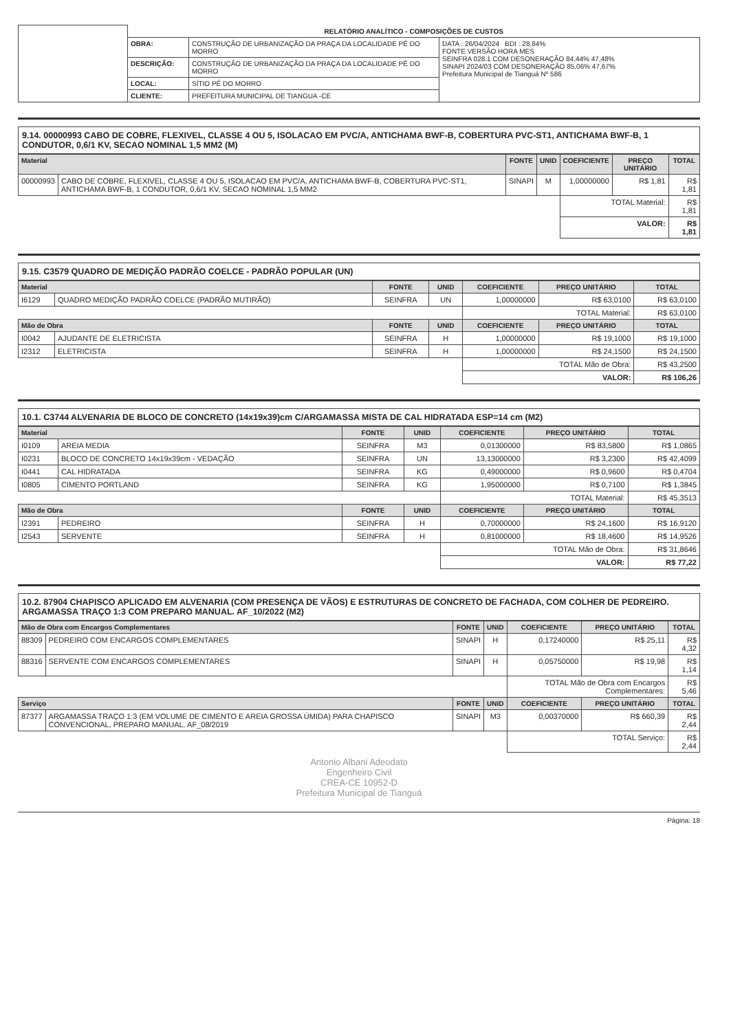| | RELATÓRIO ANALÍTICO - COMPOSIÇÕES DE CUSTOS | | |
| | OBRA: | CONSTRUÇÃO DE URBANIZAÇÃO DA PRAÇA DA LOCALIDADE PÉ DO MORRO | DATA : 26/04/2024 BDI : 28,84% FONTE VERSÃO HORA MES SEINFRA 028.1 COM DESONERAÇÃO 84,44% 47,48% SINAPI 2024/03 COM DESONERAÇÃO 85,06% 47,67% Prefeitura Municipal de Tianguá Nº 586 |
| | DESCRIÇÃO: | CONSTRUÇÃO DE URBANIZAÇÃO DA PRAÇA DA LOCALIDADE PÉ DO MORRO | |
| | LOCAL: | SÍTIO PÉ DO MORRO | |
| | CLIENTE: | PREFEITURA MUNICIPAL DE TIANGUA -CE | |
9.14. 00000993 CABO DE COBRE, FLEXIVEL, CLASSE 4 OU 5, ISOLACAO EM PVC/A, ANTICHAMA BWF-B, COBERTURA PVC-ST1, ANTICHAMA BWF-B, 1 CONDUTOR, 0,6/1 KV, SECAO NOMINAL 1,5 MM2 (M)
| Material | | FONTE | UNID | COEFICIENTE | PREÇO UNITÁRIO | TOTAL |
| --- | --- | --- | --- | --- | --- | --- |
| 00000993 | CABO DE COBRE, FLEXIVEL, CLASSE 4 OU 5, ISOLACAO EM PVC/A, ANTICHAMA BWF-B, COBERTURA PVC-ST1, ANTICHAMA BWF-B, 1 CONDUTOR, 0,6/1 KV, SECAO NOMINAL 1,5 MM2 | SINAPI | M | 1,00000000 | R$ 1,81 | R$ 1,81 |
| | | | | TOTAL Material: | | R$ 1,81 |
| | | | | VALOR: | | R$ 1,81 |
9.15. C3579 QUADRO DE MEDIÇÃO PADRÃO COELCE - PADRÃO POPULAR (UN)
| Material | | FONTE | UNID | COEFICIENTE | PREÇO UNITÁRIO | TOTAL |
| --- | --- | --- | --- | --- | --- | --- |
| I6129 | QUADRO MEDIÇÃO PADRÃO COELCE (PADRÃO MUTIRÃO) | SEINFRA | UN | 1,00000000 | R$ 63,0100 | R$ 63,0100 |
| | | | | TOTAL Material: | | R$ 63,0100 |
| Mão de Obra | | FONTE | UNID | COEFICIENTE | PREÇO UNITÁRIO | TOTAL |
| I0042 | AJUDANTE DE ELETRICISTA | SEINFRA | H | 1,00000000 | R$ 19,1000 | R$ 19,1000 |
| I2312 | ELETRICISTA | SEINFRA | H | 1,00000000 | R$ 24,1500 | R$ 24,1500 |
| | | | | TOTAL Mão de Obra: | | R$ 43,2500 |
| | | | | VALOR: | | R$ 106,26 |
10.1. C3744 ALVENARIA DE BLOCO DE CONCRETO (14x19x39)cm C/ARGAMASSA MISTA DE CAL HIDRATADA ESP=14 cm (M2)
| Material | | FONTE | UNID | COEFICIENTE | PREÇO UNITÁRIO | TOTAL |
| --- | --- | --- | --- | --- | --- | --- |
| I0109 | AREIA MEDIA | SEINFRA | M3 | 0,01300000 | R$ 83,5800 | R$ 1,0865 |
| I0231 | BLOCO DE CONCRETO 14x19x39cm - VEDAÇÃO | SEINFRA | UN | 13,13000000 | R$ 3,2300 | R$ 42,4099 |
| I0441 | CAL HIDRATADA | SEINFRA | KG | 0,49000000 | R$ 0,9600 | R$ 0,4704 |
| I0805 | CIMENTO PORTLAND | SEINFRA | KG | 1,95000000 | R$ 0,7100 | R$ 1,3845 |
| | | | | TOTAL Material: | | R$ 45,3513 |
| Mão de Obra | | FONTE | UNID | COEFICIENTE | PREÇO UNITÁRIO | TOTAL |
| I2391 | PEDREIRO | SEINFRA | H | 0,70000000 | R$ 24,1600 | R$ 16,9120 |
| I2543 | SERVENTE | SEINFRA | H | 0,81000000 | R$ 18,4600 | R$ 14,9526 |
| | | | | TOTAL Mão de Obra: | | R$ 31,8646 |
| | | | | VALOR: | | R$ 77,22 |
10.2. 87904 CHAPISCO APLICADO EM ALVENARIA (COM PRESENÇA DE VÃOS) E ESTRUTURAS DE CONCRETO DE FACHADA, COM COLHER DE PEDREIRO. ARGAMASSA TRAÇO 1:3 COM PREPARO MANUAL. AF_10/2022 (M2)
| Mão de Obra com Encargos Complementares | | FONTE | UNID | COEFICIENTE | PREÇO UNITÁRIO | TOTAL |
| --- | --- | --- | --- | --- | --- | --- |
| 88309 | PEDREIRO COM ENCARGOS COMPLEMENTARES | SINAPI | H | 0,17240000 | R$ 25,11 | R$ 4,32 |
| 88316 | SERVENTE COM ENCARGOS COMPLEMENTARES | SINAPI | H | 0,05750000 | R$ 19,98 | R$ 1,14 |
| | | | | TOTAL Mão de Obra com Encargos Complementares: | | R$ 5,46 |
| Serviço | | FONTE | UNID | COEFICIENTE | PREÇO UNITÁRIO | TOTAL |
| 87377 | ARGAMASSA TRAÇO 1:3 (EM VOLUME DE CIMENTO E AREIA GROSSA ÚMIDA) PARA CHAPISCO CONVENCIONAL, PREPARO MANUAL. AF_08/2019 | SINAPI | M3 | 0,00370000 | R$ 660,39 | R$ 2,44 |
| | | | | TOTAL Serviço: | | R$ 2,44 |
Antonio Albani Adeodato
Engenheiro Civil
CREA-CE 10952-D
Prefeitura Municipal de Tianguá
Página: 18